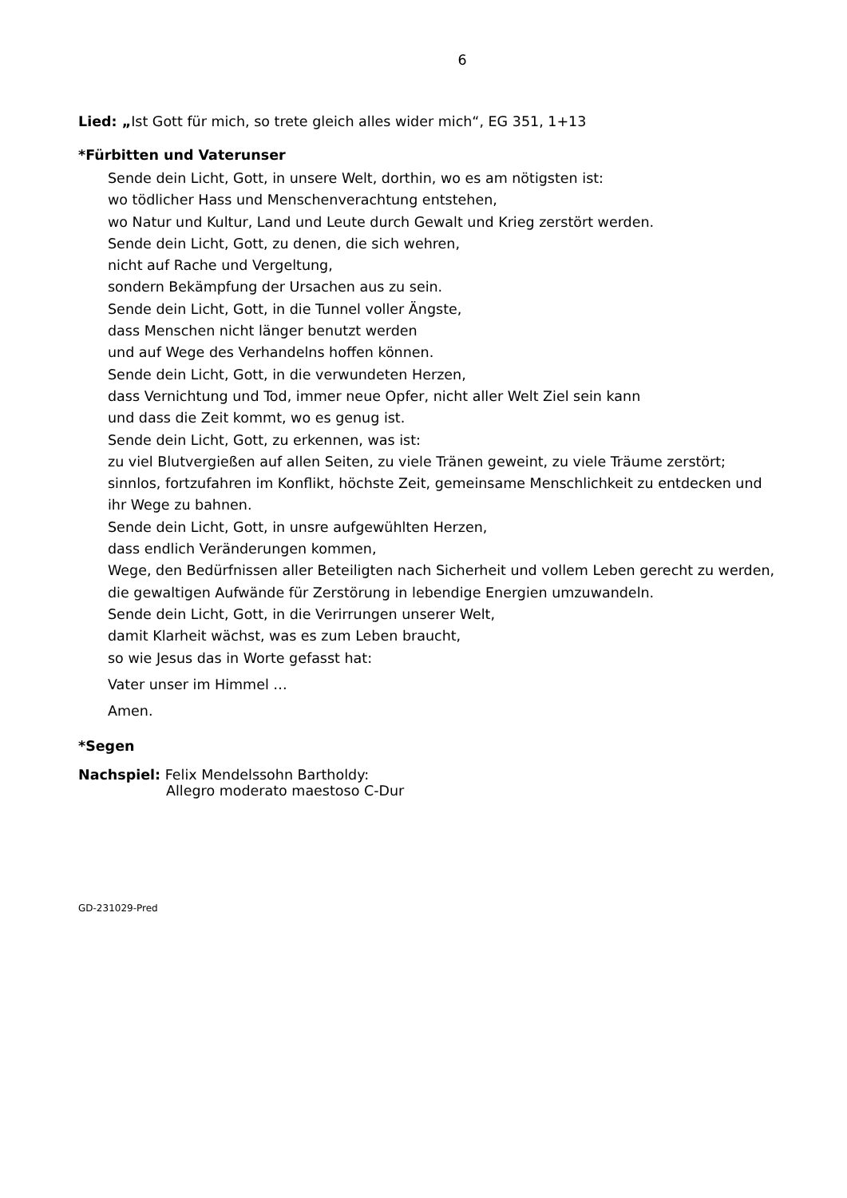6
Lied: „Ist Gott für mich, so trete gleich alles wider mich“, EG 351, 1+13
*Fürbitten und Vaterunser
Sende dein Licht, Gott, in unsere Welt, dorthin, wo es am nötigsten ist:
wo tödlicher Hass und Menschenverachtung entstehen,
wo Natur und Kultur, Land und Leute durch Gewalt und Krieg zerstört werden.
Sende dein Licht, Gott, zu denen, die sich wehren,
nicht auf Rache und Vergeltung,
sondern Bekämpfung der Ursachen aus zu sein.
Sende dein Licht, Gott, in die Tunnel voller Ängste,
dass Menschen nicht länger benutzt werden
und auf Wege des Verhandelns hoffen können.
Sende dein Licht, Gott, in die verwundeten Herzen,
dass Vernichtung und Tod, immer neue Opfer, nicht aller Welt Ziel sein kann
und dass die Zeit kommt, wo es genug ist.
Sende dein Licht, Gott, zu erkennen, was ist:
zu viel Blutvergießen auf allen Seiten, zu viele Tränen geweint, zu viele Träume zerstört;
sinnlos, fortzufahren im Konflikt, höchste Zeit, gemeinsame Menschlichkeit zu entdecken und ihr Wege zu bahnen.
Sende dein Licht, Gott, in unsre aufgewühlten Herzen,
dass endlich Veränderungen kommen,
Wege, den Bedürfnissen aller Beteiligten nach Sicherheit und vollem Leben gerecht zu werden,
die gewaltigen Aufwände für Zerstörung in lebendige Energien umzuwandeln.
Sende dein Licht, Gott, in die Verirrungen unserer Welt,
damit Klarheit wächst, was es zum Leben braucht,
so wie Jesus das in Worte gefasst hat:
Vater unser im Himmel …
Amen.
*Segen
Nachspiel: Felix Mendelssohn Bartholdy:
Allegro moderato maestoso C-Dur
GD-231029-Pred